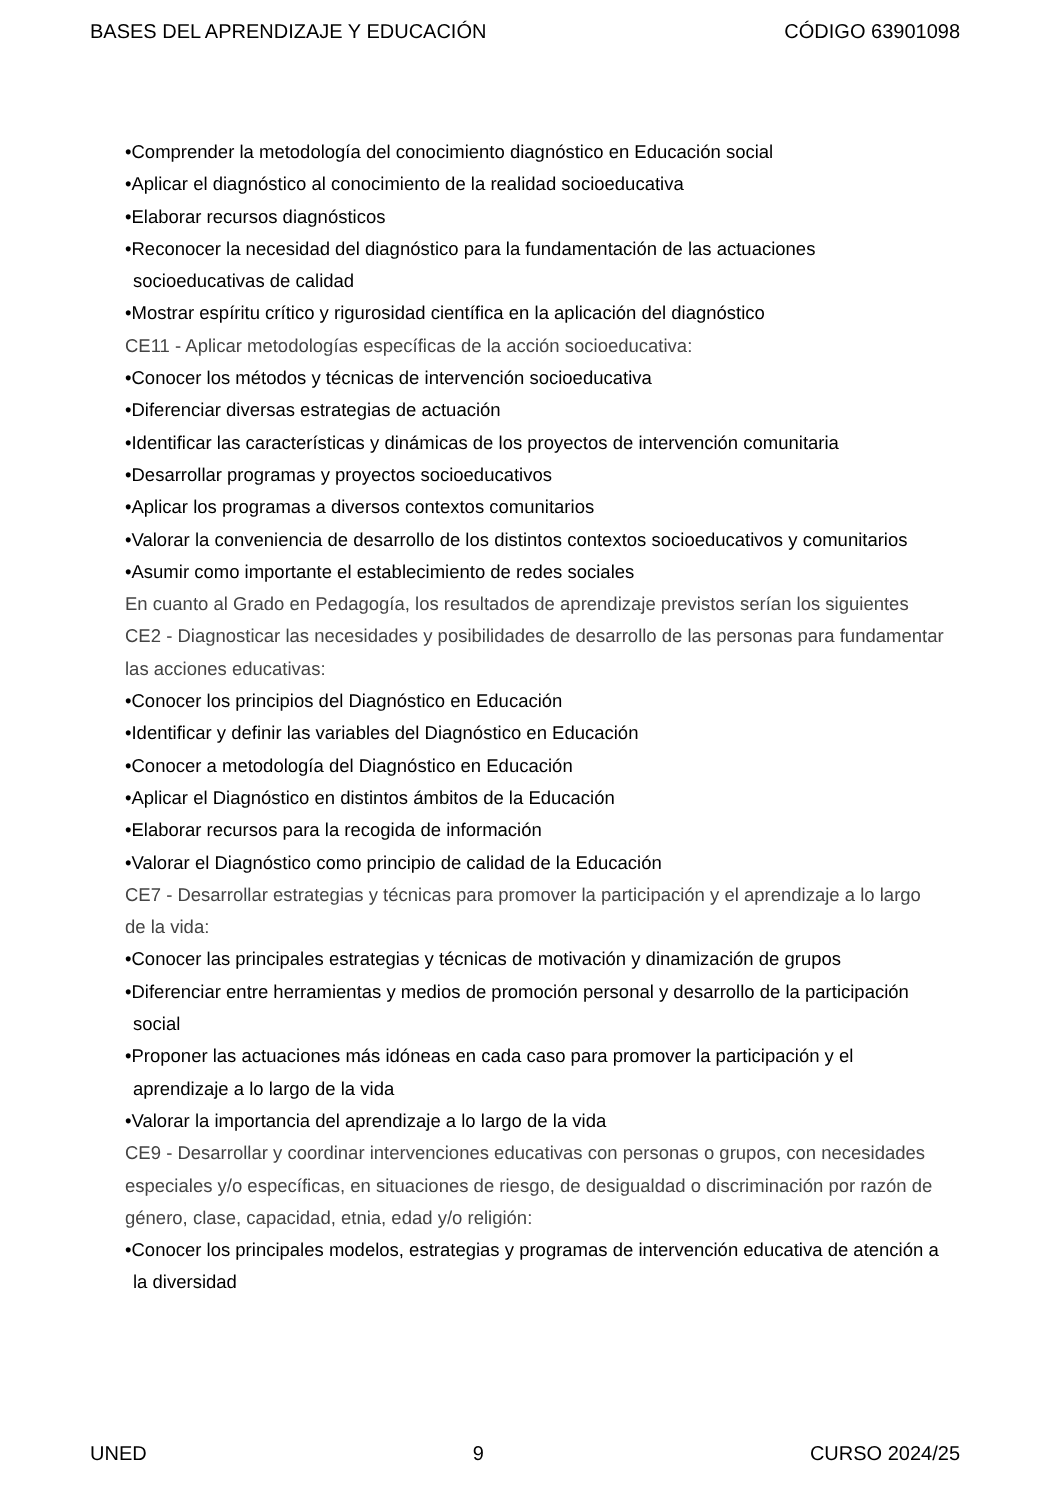BASES DEL APRENDIZAJE Y EDUCACIÓN CÓDIGO 63901098
•Comprender la metodología del conocimiento diagnóstico en Educación social
•Aplicar el diagnóstico al conocimiento de la realidad socioeducativa
•Elaborar recursos diagnósticos
•Reconocer la necesidad del diagnóstico para la fundamentación de las actuaciones socioeducativas de calidad
•Mostrar espíritu crítico y rigurosidad científica en la aplicación del diagnóstico
CE11 - Aplicar metodologías específicas de la acción socioeducativa:
•Conocer los métodos y técnicas de intervención socioeducativa
•Diferenciar diversas estrategias de actuación
•Identificar las características y dinámicas de los proyectos de intervención comunitaria
•Desarrollar programas y proyectos socioeducativos
•Aplicar los programas a diversos contextos comunitarios
•Valorar la conveniencia de desarrollo de los distintos contextos socioeducativos y comunitarios
•Asumir como importante el establecimiento de redes sociales
En cuanto al Grado en Pedagogía, los resultados de aprendizaje previstos serían los siguientes
CE2 - Diagnosticar las necesidades y posibilidades de desarrollo de las personas para fundamentar las acciones educativas:
•Conocer los principios del Diagnóstico en Educación
•Identificar y definir las variables del Diagnóstico en Educación
•Conocer a metodología del Diagnóstico en Educación
•Aplicar el Diagnóstico en distintos ámbitos de la Educación
•Elaborar recursos para la recogida de información
•Valorar el Diagnóstico como principio de calidad de la Educación
CE7 - Desarrollar estrategias y técnicas para promover la participación y el aprendizaje a lo largo de la vida:
•Conocer las principales estrategias y técnicas de motivación y dinamización de grupos
•Diferenciar entre herramientas y medios de promoción personal y desarrollo de la participación social
•Proponer las actuaciones más idóneas en cada caso para promover la participación y el aprendizaje a lo largo de la vida
•Valorar la importancia del aprendizaje a lo largo de la vida
CE9 - Desarrollar y coordinar intervenciones educativas con personas o grupos, con necesidades especiales y/o específicas, en situaciones de riesgo, de desigualdad o discriminación por razón de género, clase, capacidad, etnia, edad y/o religión:
•Conocer los principales modelos, estrategias y programas de intervención educativa de atención a la diversidad
UNED 9 CURSO 2024/25